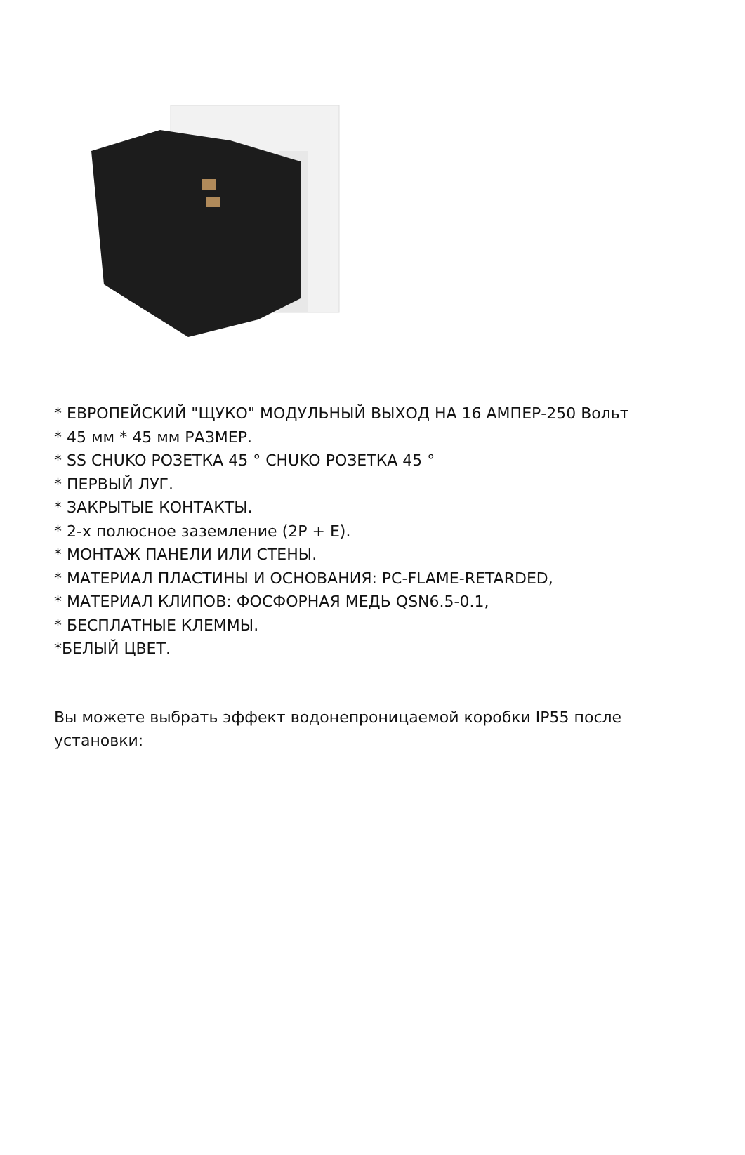* ЕВРОПЕЙСКИЙ "ЩУКО" МОДУЛЬНЫЙ ВЫХОД НА 16 АМПЕР-250 Вольт
* 45 мм * 45 мм РАЗМЕР.
* SS CHUKO РОЗЕТКА 45 ° CHUKO РОЗЕТКА 45 °
* ПЕРВЫЙ ЛУГ.
* ЗАКРЫТЫЕ КОНТАКТЫ.
* 2-х полюсное заземление (2P + E).
* МОНТАЖ ПАНЕЛИ ИЛИ СТЕНЫ.
* МАТЕРИАЛ ПЛАСТИНЫ И ОСНОВАНИЯ: PC-FLAME-RETARDED,
* МАТЕРИАЛ КЛИПОВ: ФОСФОРНАЯ МЕДЬ QSN6.5-0.1,
* БЕСПЛАТНЫЕ КЛЕММЫ.
*БЕЛЫЙ ЦВЕТ.
Вы можете выбрать эффект водонепроницаемой коробки IP55 после установки: